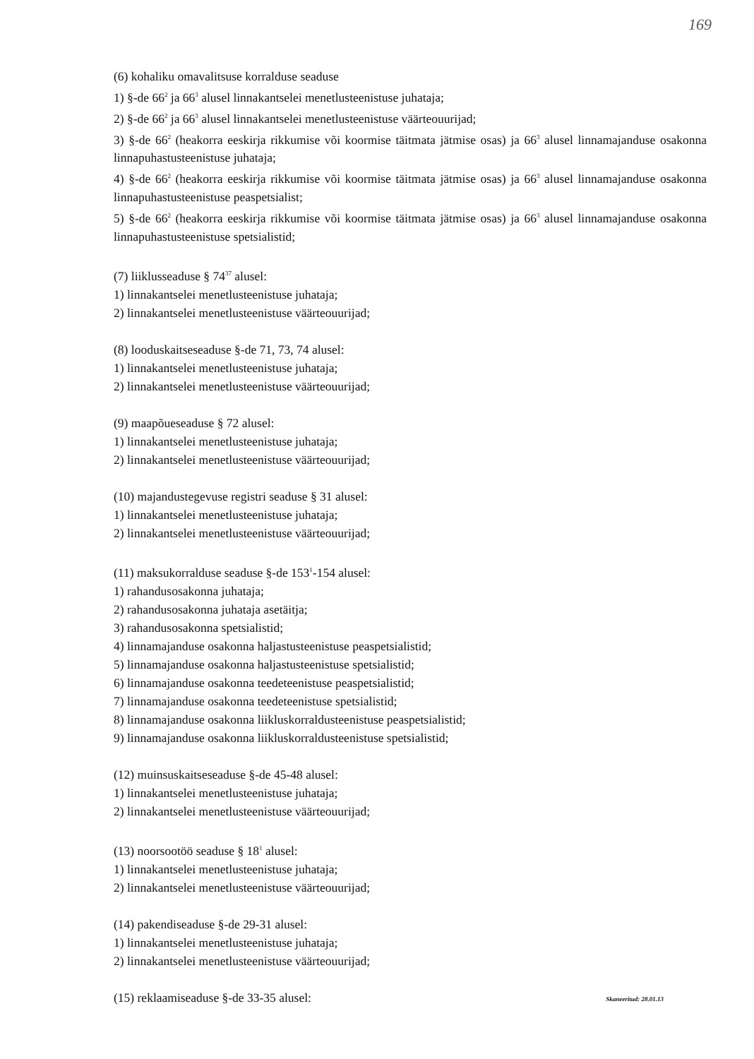169
(6) kohaliku omavalitsuse korralduse seaduse
1) §-de 66<sup>2</sup> ja 66<sup>3</sup> alusel linnakantselei menetlusteenistuse juhataja;
2) §-de 66<sup>2</sup> ja 66<sup>3</sup> alusel linnakantselei menetlusteenistuse väärteouurijad;
3) §-de 66<sup>2</sup> (heakorra eeskirja rikkumise või koormise täitmata jätmise osas) ja 66<sup>3</sup> alusel linnamajanduse osakonna linnapuhastusteenistuse juhataja;
4) §-de 66<sup>2</sup> (heakorra eeskirja rikkumise või koormise täitmata jätmise osas) ja 66<sup>3</sup> alusel linnamajanduse osakonna linnapuhastusteenistuse peaspetsialist;
5) §-de 66<sup>2</sup> (heakorra eeskirja rikkumise või koormise täitmata jätmise osas) ja 66<sup>3</sup> alusel linnamajanduse osakonna linnapuhastusteenistuse spetsialistid;
(7) liiklusseaduse § 74<sup>37</sup> alusel:
1) linnakantselei menetlusteenistuse juhataja;
2) linnakantselei menetlusteenistuse väärteouurijad;
(8) looduskaitseseaduse §-de 71, 73, 74 alusel:
1) linnakantselei menetlusteenistuse juhataja;
2) linnakantselei menetlusteenistuse väärteouurijad;
(9) maapõueseaduse § 72 alusel:
1) linnakantselei menetlusteenistuse juhataja;
2) linnakantselei menetlusteenistuse väärteouurijad;
(10) majandustegevuse registri seaduse § 31 alusel:
1) linnakantselei menetlusteenistuse juhataja;
2) linnakantselei menetlusteenistuse väärteouurijad;
(11) maksukorralduse seaduse §-de 153<sup>1</sup>-154 alusel:
1) rahandusosakonna juhataja;
2) rahandusosakonna juhataja asetäitja;
3) rahandusosakonna spetsialistid;
4) linnamajanduse osakonna haljastusteenistuse peaspetsialistid;
5) linnamajanduse osakonna haljastusteenistuse spetsialistid;
6) linnamajanduse osakonna teedeteenistuse peaspetsialistid;
7) linnamajanduse osakonna teedeteenistuse spetsialistid;
8) linnamajanduse osakonna liikluskorraldusteenistuse peaspetsialistid;
9) linnamajanduse osakonna liikluskorraldusteenistuse spetsialistid;
(12) muinsuskaitseseaduse §-de 45-48 alusel:
1) linnakantselei menetlusteenistuse juhataja;
2) linnakantselei menetlusteenistuse väärteouurijad;
(13) noorsootöö seaduse § 18<sup>1</sup> alusel:
1) linnakantselei menetlusteenistuse juhataja;
2) linnakantselei menetlusteenistuse väärteouurijad;
(14) pakendiseaduse §-de 29-31 alusel:
1) linnakantselei menetlusteenistuse juhataja;
2) linnakantselei menetlusteenistuse väärteouurijad;
(15) reklaamiseaduse §-de 33-35 alusel:
Skaneeritud: 28.01.13